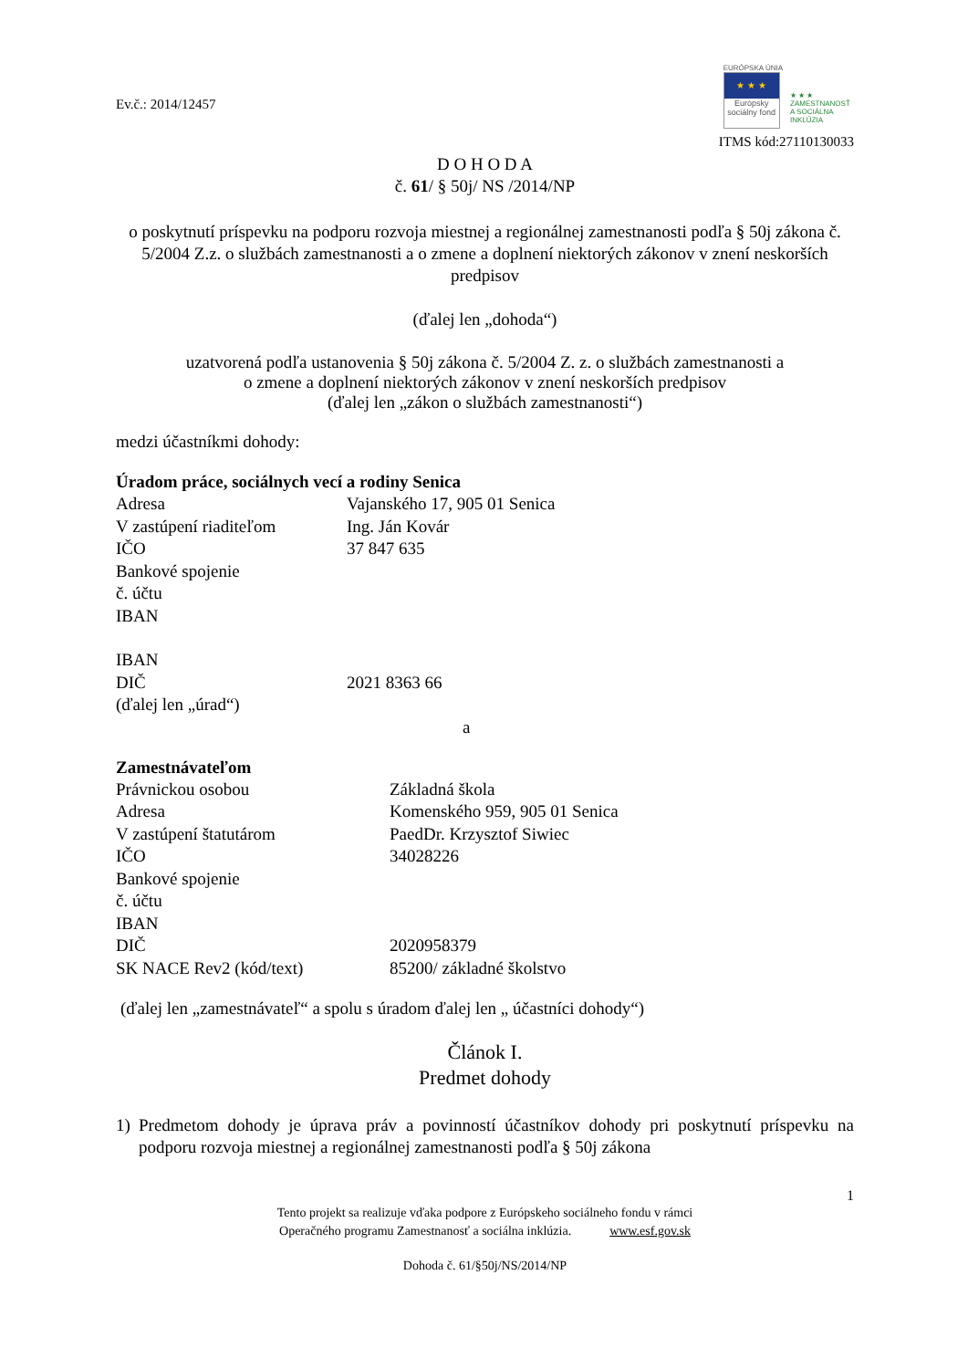Ev.č.: 2014/12457
EURÓPSKA ÚNIA
★ ★ ★
Európsky sociálny fond
★ ★ ★
ZAMESTNANOSŤ A SOCIÁLNA INKLÚZIA
ITMS kód:27110130033
D O H O D A
č. 61/ § 50j/ NS /2014/NP
o poskytnutí príspevku na podporu rozvoja miestnej a regionálnej zamestnanosti podľa § 50j zákona č. 5/2004 Z.z. o službách zamestnanosti a o zmene a doplnení niektorých zákonov v znení neskorších predpisov
(ďalej len „dohoda“)
uzatvorená podľa ustanovenia § 50j zákona č. 5/2004 Z. z. o službách zamestnanosti a
o zmene a doplnení niektorých zákonov v znení neskorších predpisov
(ďalej len „zákon o službách zamestnanosti“)
medzi účastníkmi dohody:
Úradom práce, sociálnych vecí a rodiny Senica
Adresa Vajanského 17, 905 01 Senica
V zastúpení riaditeľom Ing. Ján Kovár
IČO 37 847 635
Bankové spojenie
č. účtu
IBAN
IBAN
DIČ 2021 8363 66
(ďalej len „úrad“)
a
Zamestnávateľom
Právnickou osobou Základná škola
Adresa Komenského 959, 905 01 Senica
V zastúpení štatutárom PaedDr. Krzysztof Siwiec
IČO 34028226
Bankové spojenie
č. účtu
IBAN
DIČ 2020958379
SK NACE Rev2 (kód/text) 85200/ základné školstvo
(ďalej len „zamestnávateľ“ a spolu s úradom ďalej len „ účastníci dohody“)
Článok I.
Predmet dohody
1) Predmetom dohody je úprava práv a povinností účastníkov dohody pri poskytnutí príspevku na podporu rozvoja miestnej a regionálnej zamestnanosti podľa § 50j zákona
1
Tento projekt sa realizuje vďaka podpore z Európskeho sociálneho fondu v rámci
Operačného programu Zamestnanosť a sociálna inklúzia. www.esf.gov.sk
Dohoda č. 61/§50j/NS/2014/NP